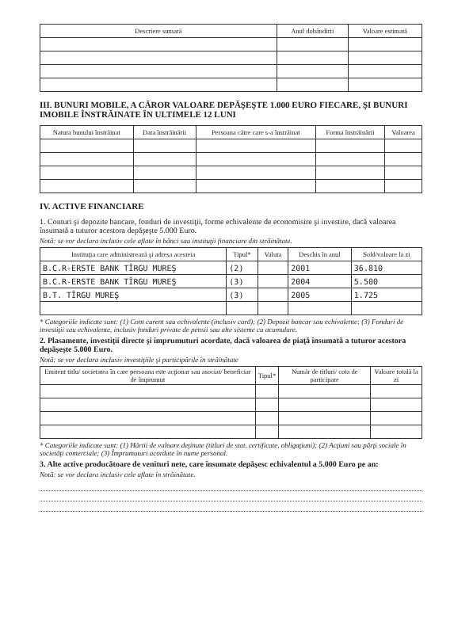| Descriere sumară | Anul dobândirii | Valoare estimată |
| --- | --- | --- |
III. BUNURI MOBILE, A CĂROR VALOARE DEPĂŞEŞTE 1.000 EURO FIECARE, ŞI BUNURI IMOBILE ÎNSTRĂINATE ÎN ULTIMELE 12 LUNI
| Natura bunului înstrăinat | Data înstrăinării | Persoana către care s-a înstrăinat | Forma înstrăinării | Valoarea |
| --- | --- | --- | --- | --- |
IV. ACTIVE FINANCIARE
1. Conturi şi depozite bancare, fonduri de investiţii, forme echivalente de economisire şi investire, dacă valoarea însumată a tuturor acestora depăşeşte 5.000 Euro.
Notă: se vor declara inclusiv cele aflate în bănci sau instituţii financiare din străinătate.
| Instituţia care administrează şi adresa acesteia | Tipul* | Valuta | Deschis în anul | Sold/valoare la zi |
| --- | --- | --- | --- | --- |
| B.C.R-ERSTE BANK TÎRGU MUREŞ | (2) | | 2001 | 36.810 |
| B.C.R-ERSTE BANK TÎRGU MUREŞ | (3) | | 2004 | 5.500 |
| B.T. TÎRGU MUREŞ | (3) | | 2005 | 1.725 |
* Categoriile indicate sunt: (1) Cont curent sau echivalente (inclusiv card); (2) Depozit bancar sau echivalente; (3) Fonduri de investiţii sau echivalente, inclusiv fonduri private de pensii sau alte sisteme cu acumulare.
2. Plasamente, investiţii directe şi împrumuturi acordate, dacă valoarea de piaţă însumată a tuturor acestora depăşeşte 5.000 Euro.
Notă: se vor declara inclusiv investiţiile şi participările în străinătate
| Emitent titlu/ societatea în care persoana este acţionar sau asociat/ beneficiar de împrumut | Tipul* | Număr de titluri/ cota de participare | Valoare totală la zi |
| --- | --- | --- | --- |
* Categoriile indicate sunt: (1) Hârtii de valoare deţinute (titluri de stat, certificate, obligaţiuni); (2) Acţiuni sau părţi sociale în societăţi comerciale; (3) Împrumuturi acordate în nume personal.
3. Alte active producătoare de venituri nete, care însumate depăşesc echivalentul a 5.000 Euro pe an:
Notă: se vor declara inclusiv cele aflate în străinătate.